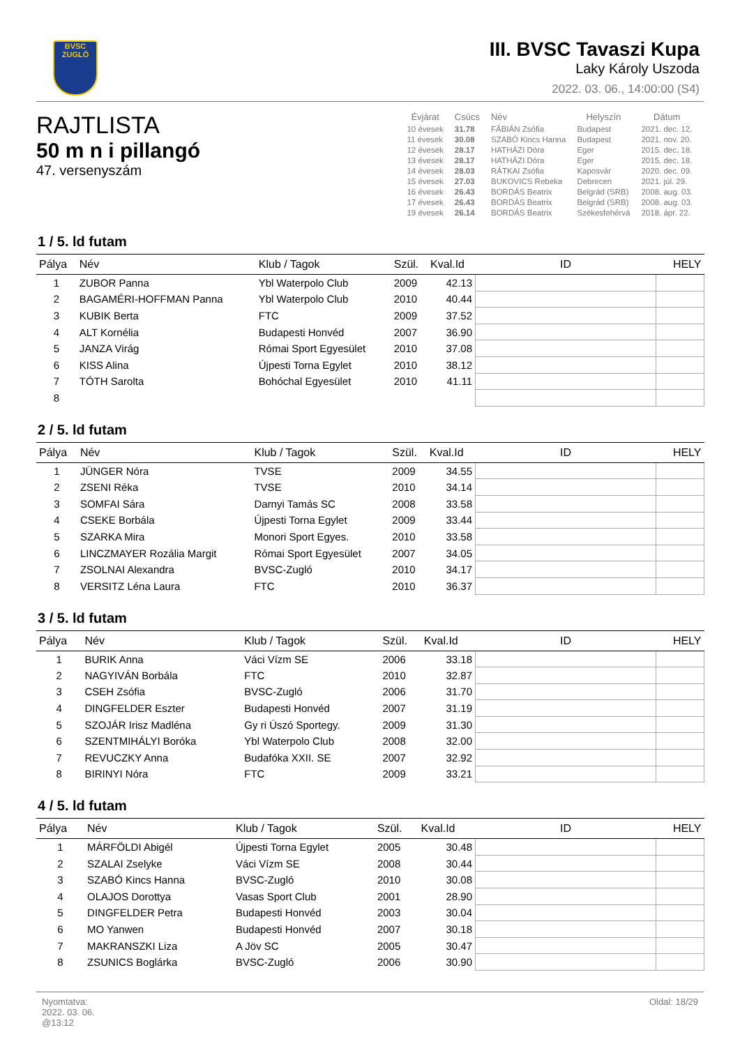BVSC
ZUGLÓ
III. BVSC Tavaszi Kupa
Laky Károly Uszoda
2022. 03. 06., 14:00:00 (S4)
RAJTLISTA
50 m n i pillangó
47. versenyszám
| Évjárat | Csúcs | Név | Helyszín | Dátum |
| --- | --- | --- | --- | --- |
| 10 évesek | 31.78 | FÁBIÁN Zsófia | Budapest | 2021. dec. 12. |
| 11 évesek | 30.08 | SZABÓ Kincs Hanna | Budapest | 2021. nov. 20. |
| 12 évesek | 28.17 | HATHÁZI Dóra | Eger | 2015. dec. 18. |
| 13 évesek | 28.17 | HATHÁZI Dóra | Eger | 2015. dec. 18. |
| 14 évesek | 28.03 | RÁTKAI Zsófia | Kaposvár | 2020. dec. 09. |
| 15 évesek | 27.03 | BUKOVICS Rebeka | Debrecen | 2021. júl. 29. |
| 16 évesek | 26.43 | BORDÁS Beatrix | Belgrád (SRB) | 2008. aug. 03. |
| 17 évesek | 26.43 | BORDÁS Beatrix | Belgrád (SRB) | 2008. aug. 03. |
| 19 évesek | 26.14 | BORDÁS Beatrix | Székesfehérvá | 2018. ápr. 22. |
1 / 5. ld futam
| Pálya | Név | Klub / Tagok | Szül. | Kval.Id | ID | HELY |
| --- | --- | --- | --- | --- | --- | --- |
| 1 | ZUBOR Panna | Ybl Waterpolo Club | 2009 | 42.13 | | |
| 2 | BAGAMÉRI-HOFFMAN Panna | Ybl Waterpolo Club | 2010 | 40.44 | | |
| 3 | KUBIK Berta | FTC | 2009 | 37.52 | | |
| 4 | ALT Kornélia | Budapesti Honvéd | 2007 | 36.90 | | |
| 5 | JANZA Virág | Római Sport Egyesület | 2010 | 37.08 | | |
| 6 | KISS Alina | Újpesti Torna Egylet | 2010 | 38.12 | | |
| 7 | TÓTH Sarolta | Bohóchal Egyesület | 2010 | 41.11 | | |
| 8 | | | | | | |
2 / 5. ld futam
| Pálya | Név | Klub / Tagok | Szül. | Kval.Id | ID | HELY |
| --- | --- | --- | --- | --- | --- | --- |
| 1 | JÜNGER Nóra | TVSE | 2009 | 34.55 | | |
| 2 | ZSENI Réka | TVSE | 2010 | 34.14 | | |
| 3 | SOMFAI Sára | Darnyi Tamás SC | 2008 | 33.58 | | |
| 4 | CSEKE Borbála | Újpesti Torna Egylet | 2009 | 33.44 | | |
| 5 | SZARKA Mira | Monori Sport Egyes. | 2010 | 33.58 | | |
| 6 | LINCZMAYER Rozália Margit | Római Sport Egyesület | 2007 | 34.05 | | |
| 7 | ZSOLNAI Alexandra | BVSC-Zugló | 2010 | 34.17 | | |
| 8 | VERSITZ Léna Laura | FTC | 2010 | 36.37 | | |
3 / 5. ld futam
| Pálya | Név | Klub / Tagok | Szül. | Kval.Id | ID | HELY |
| --- | --- | --- | --- | --- | --- | --- |
| 1 | BURIK Anna | Váci Vízm SE | 2006 | 33.18 | | |
| 2 | NAGYIVÁN Borbála | FTC | 2010 | 32.87 | | |
| 3 | CSEH Zsófia | BVSC-Zugló | 2006 | 31.70 | | |
| 4 | DINGFELDER Eszter | Budapesti Honvéd | 2007 | 31.19 | | |
| 5 | SZOJÁR Irisz Madléna | Gy ri Úszó Sportegy. | 2009 | 31.30 | | |
| 6 | SZENTMIHÁLYI Boróka | Ybl Waterpolo Club | 2008 | 32.00 | | |
| 7 | REVUCZKY Anna | Budafóka XXII. SE | 2007 | 32.92 | | |
| 8 | BIRINYI Nóra | FTC | 2009 | 33.21 | | |
4 / 5. ld futam
| Pálya | Név | Klub / Tagok | Szül. | Kval.Id | ID | HELY |
| --- | --- | --- | --- | --- | --- | --- |
| 1 | MÁRFÖLDI Abigél | Újpesti Torna Egylet | 2005 | 30.48 | | |
| 2 | SZALAI Zselyke | Váci Vízm SE | 2008 | 30.44 | | |
| 3 | SZABÓ Kincs Hanna | BVSC-Zugló | 2010 | 30.08 | | |
| 4 | OLAJOS Dorottya | Vasas Sport Club | 2001 | 28.90 | | |
| 5 | DINGFELDER Petra | Budapesti Honvéd | 2003 | 30.04 | | |
| 6 | MO Yanwen | Budapesti Honvéd | 2007 | 30.18 | | |
| 7 | MAKRANSZKI Liza | A Jöv SC | 2005 | 30.47 | | |
| 8 | ZSUNICS Boglárka | BVSC-Zugló | 2006 | 30.90 | | |
Nyomtatva:
2022. 03. 06.
@13:12
Oldal: 18/29